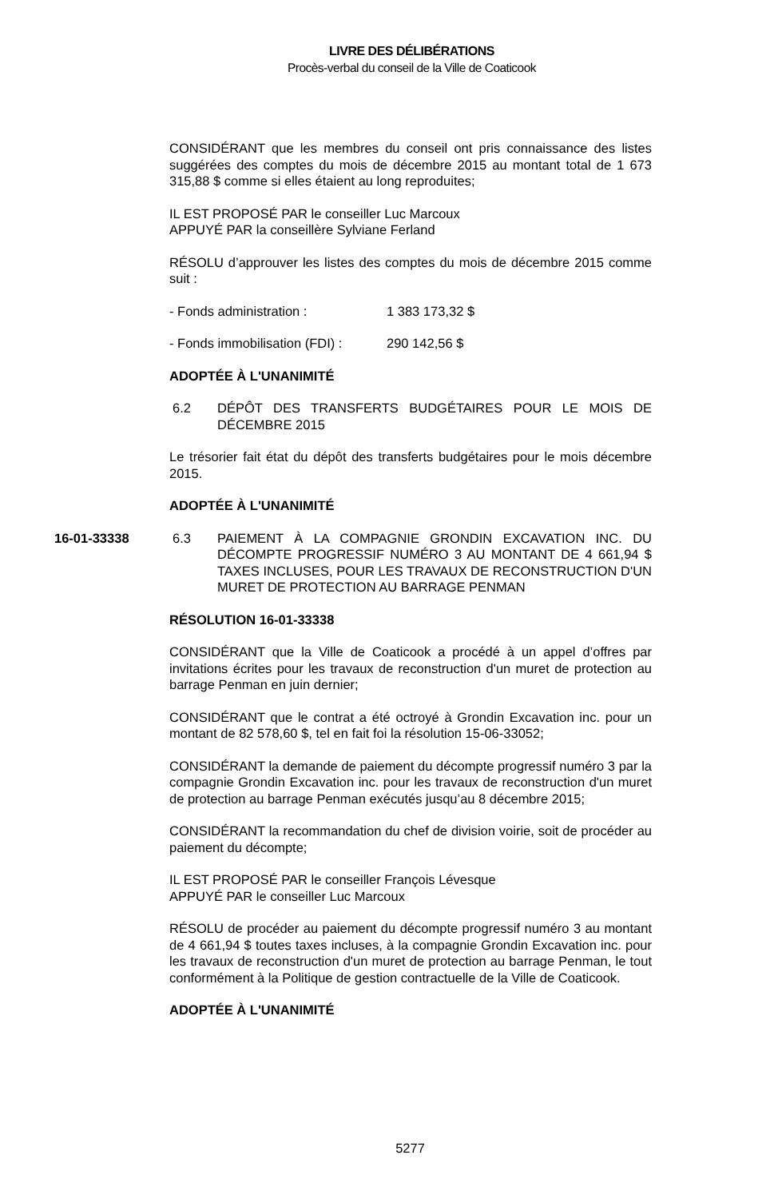LIVRE DES DÉLIBÉRATIONS
Procès-verbal du conseil de la Ville de Coaticook
CONSIDÉRANT que les membres du conseil ont pris connaissance des listes suggérées des comptes du mois de décembre 2015 au montant total de 1 673 315,88 $ comme si elles étaient au long reproduites;
IL EST PROPOSÉ PAR le conseiller Luc Marcoux
APPUYÉ PAR la conseillère Sylviane Ferland
RÉSOLU d’approuver les listes des comptes du mois de décembre 2015 comme suit :
- Fonds administration : 1 383 173,32 $
- Fonds immobilisation (FDI) : 290 142,56 $
ADOPTÉE À L'UNANIMITÉ
6.2 DÉPÔT DES TRANSFERTS BUDGÉTAIRES POUR LE MOIS DE DÉCEMBRE 2015
Le trésorier fait état du dépôt des transferts budgétaires pour le mois décembre 2015.
ADOPTÉE À L'UNANIMITÉ
16-01-33338 6.3 PAIEMENT À LA COMPAGNIE GRONDIN EXCAVATION INC. DU DÉCOMPTE PROGRESSIF NUMÉRO 3 AU MONTANT DE 4 661,94 $ TAXES INCLUSES, POUR LES TRAVAUX DE RECONSTRUCTION D'UN MURET DE PROTECTION AU BARRAGE PENMAN
RÉSOLUTION 16-01-33338
CONSIDÉRANT que la Ville de Coaticook a procédé à un appel d’offres par invitations écrites pour les travaux de reconstruction d'un muret de protection au barrage Penman en juin dernier;
CONSIDÉRANT que le contrat a été octroyé à Grondin Excavation inc. pour un montant de 82 578,60 $, tel en fait foi la résolution 15-06-33052;
CONSIDÉRANT la demande de paiement du décompte progressif numéro 3 par la compagnie Grondin Excavation inc. pour les travaux de reconstruction d'un muret de protection au barrage Penman exécutés jusqu’au 8 décembre 2015;
CONSIDÉRANT la recommandation du chef de division voirie, soit de procéder au paiement du décompte;
IL EST PROPOSÉ PAR le conseiller François Lévesque
APPUYÉ PAR le conseiller Luc Marcoux
RÉSOLU de procéder au paiement du décompte progressif numéro 3 au montant de 4 661,94 $ toutes taxes incluses, à la compagnie Grondin Excavation inc. pour les travaux de reconstruction d'un muret de protection au barrage Penman, le tout conformément à la Politique de gestion contractuelle de la Ville de Coaticook.
ADOPTÉE À L'UNANIMITÉ
5277